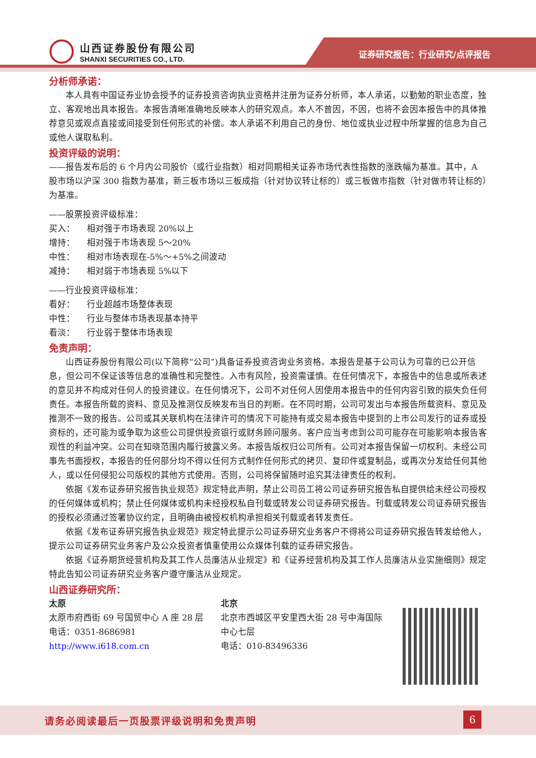证券研究报告：行业研究/点评报告
山西证券股份有限公司
SHANXI SECURITIES CO., LTD.
分析师承诺：
本人具有中国证券业协会授予的证券投资咨询执业资格并注册为证券分析师，本人承诺，以勤勉的职业态度，独立、客观地出具本报告。本报告清晰准确地反映本人的研究观点。本人不曾因，不因，也将不会因本报告中的具体推荐意见或观点直接或间接受到任何形式的补偿。本人承诺不利用自己的身份、地位或执业过程中所掌握的信息为自己或他人谋取私利。
投资评级的说明：
——报告发布后的 6 个月内公司股价（或行业指数）相对同期相关证券市场代表性指数的涨跌幅为基准。其中，A 股市场以沪深 300 指数为基准，新三板市场以三板成指（针对协议转让标的）或三板做市指数（针对做市转让标的）为基准。
——股票投资评级标准：
买入： 相对强于市场表现 20%以上
增持： 相对强于市场表现 5～20%
中性： 相对市场表现在-5%～+5%之间波动
减持： 相对弱于市场表现 5%以下
——行业投资评级标准：
看好： 行业超越市场整体表现
中性： 行业与整体市场表现基本持平
看淡： 行业弱于整体市场表现
免责声明：
山西证券股份有限公司(以下简称“公司”)具备证券投资咨询业务资格。本报告是基于公司认为可靠的已公开信息，但公司不保证该等信息的准确性和完整性。入市有风险，投资需谨慎。在任何情况下，本报告中的信息或所表述的意见并不构成对任何人的投资建议。在任何情况下，公司不对任何人因使用本报告中的任何内容引致的损失负任何责任。本报告所载的资料、意见及推测仅反映发布当日的判断。在不同时期，公司可发出与本报告所载资料、意见及推测不一致的报告。公司或其关联机构在法律许可的情况下可能持有或交易本报告中提到的上市公司发行的证券或投资标的，还可能为或争取为这些公司提供投资银行或财务顾问服务。客户应当考虑到公司可能存在可能影响本报告客观性的利益冲突。公司在知晓范围内履行披露义务。本报告版权归公司所有。公司对本报告保留一切权利。未经公司事先书面授权，本报告的任何部分均不得以任何方式制作任何形式的拷贝、复印件或复制品，或再次分发给任何其他人，或以任何侵犯公司版权的其他方式使用。否则，公司将保留随时追究其法律责任的权利。
依据《发布证券研究报告执业规范》规定特此声明，禁止公司员工将公司证券研究报告私自提供给未经公司授权的任何媒体或机构；禁止任何媒体或机构未经授权私自刊载或转发公司证券研究报告。刊载或转发公司证券研究报告的授权必须通过签署协议约定，且明确由被授权机构承担相关刊载或者转发责任。
依据《发布证券研究报告执业规范》规定特此提示公司证券研究业务客户不得将公司证券研究报告转发给他人，提示公司证券研究业务客户及公众投资者慎重使用公众媒体刊载的证券研究报告。
依据《证券期货经营机构及其工作人员廉洁从业规定》和《证券经营机构及其工作人员廉洁从业实施细则》规定特此告知公司证券研究业务客户遵守廉洁从业规定。
山西证券研究所：
太原
太原市府西街 69 号国贸中心 A 座 28 层
电话：0351-8686981
http://www.i618.com.cn
北京
北京市西城区平安里西大街 28 号中海国际中心七层
电话：010-83496336
请务必阅读最后一页股票评级说明和免责声明
6